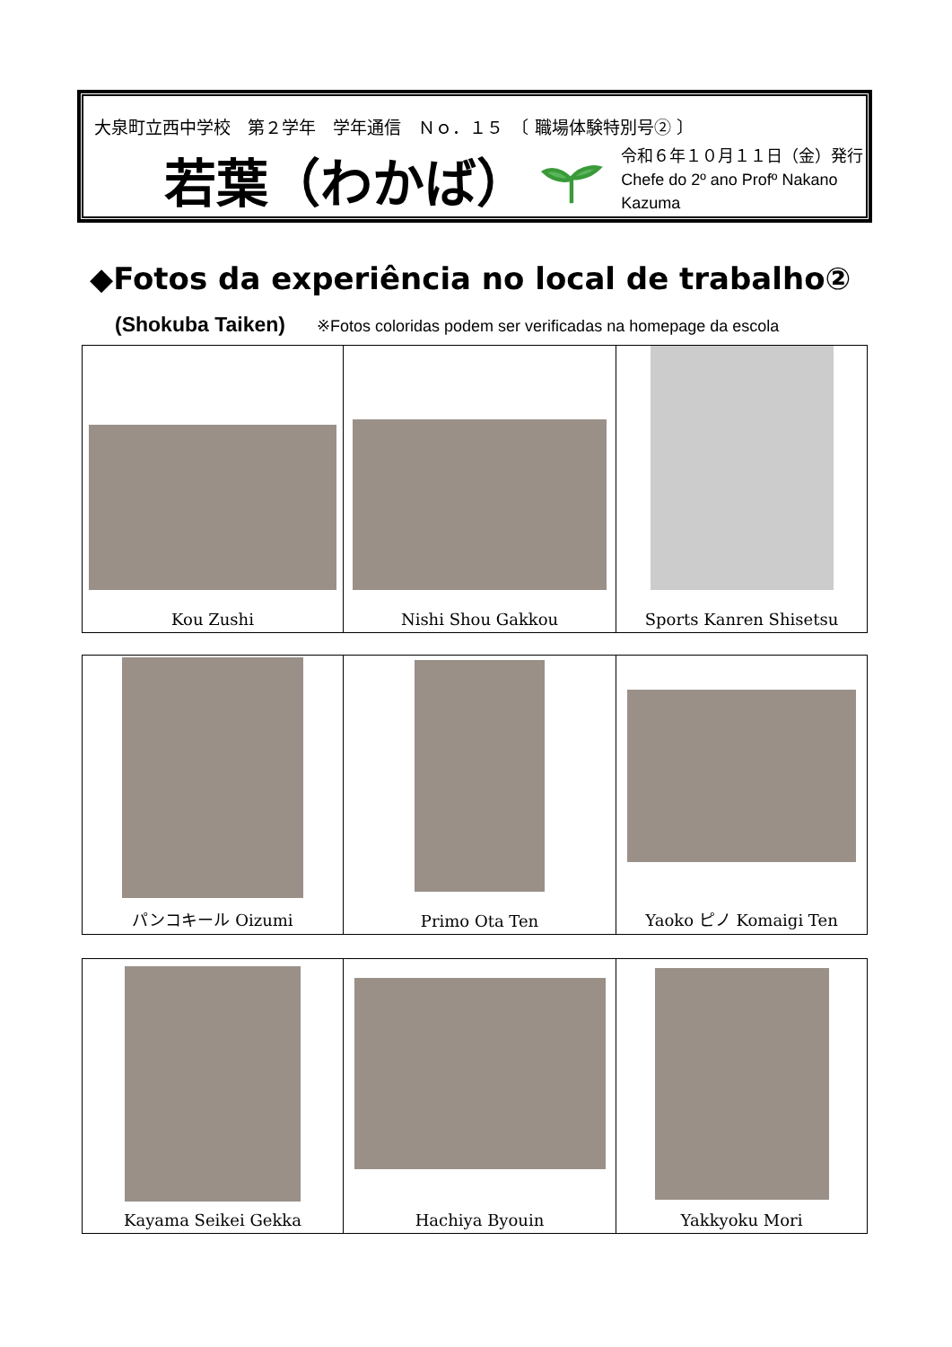大泉町立西中学校　第２学年　学年通信　Ｎｏ．１５　〔 職場体験特別号② 〕
若葉（わかば）
令和６年１０月１１日（金）発行
Chefe do 2º ano Profº Nakano Kazuma
◆Fotos da experiência no local de trabalho②
(Shokuba Taiken) ※Fotos coloridas podem ser verificadas na homepage da escola
| Kou Zushi | Nishi Shou Gakkou | Sports Kanren Shisetsu |
| パンコキール Oizumi | Primo Ota Ten | Yaoko ピノ Komaigi Ten |
| Kayama Seikei Gekka | Hachiya Byouin | Yakkyoku Mori |